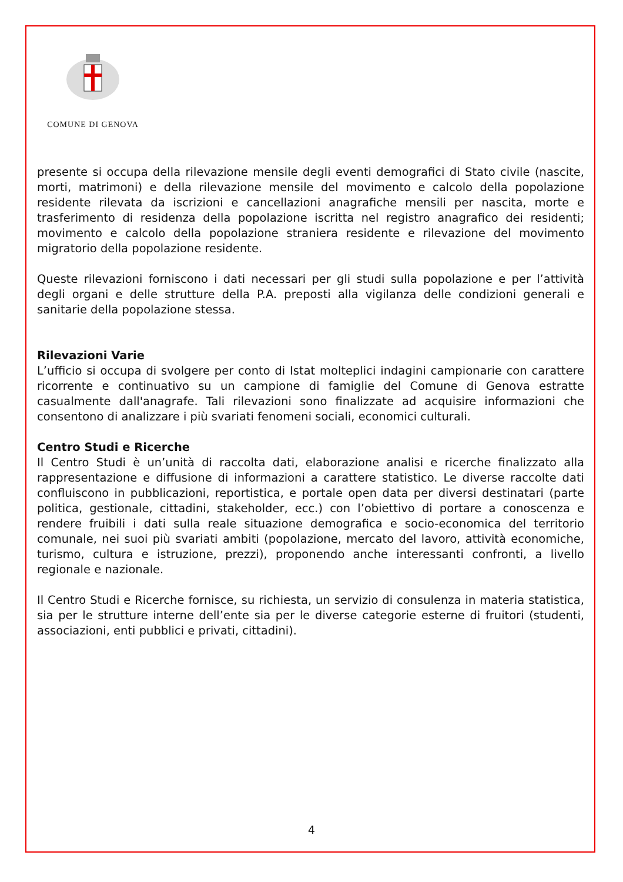COMUNE DI GENOVA
presente si occupa della rilevazione mensile degli eventi demografici di Stato civile (nascite, morti, matrimoni) e della rilevazione mensile del movimento e calcolo della popolazione residente rilevata da iscrizioni e cancellazioni anagrafiche mensili per nascita, morte e trasferimento di residenza della popolazione iscritta nel registro anagrafico dei residenti; movimento e calcolo della popolazione straniera residente e rilevazione del movimento migratorio della popolazione residente.
Queste rilevazioni forniscono i dati necessari per gli studi sulla popolazione e per l’attività degli organi e delle strutture della P.A. preposti alla vigilanza delle condizioni generali e sanitarie della popolazione stessa.
Rilevazioni Varie
L’ufficio si occupa di svolgere per conto di Istat molteplici indagini campionarie con carattere ricorrente e continuativo su un campione di famiglie del Comune di Genova estratte casualmente dall'anagrafe. Tali rilevazioni sono finalizzate ad acquisire informazioni che consentono di analizzare i più svariati fenomeni sociali, economici culturali.
Centro Studi e Ricerche
Il Centro Studi è un’unità di raccolta dati, elaborazione analisi e ricerche finalizzato alla rappresentazione e diffusione di informazioni a carattere statistico. Le diverse raccolte dati confluiscono in pubblicazioni, reportistica, e portale open data per diversi destinatari (parte politica, gestionale, cittadini, stakeholder, ecc.) con l’obiettivo di portare a conoscenza e rendere fruibili i dati sulla reale situazione demografica e socio-economica del territorio comunale, nei suoi più svariati ambiti (popolazione, mercato del lavoro, attività economiche, turismo, cultura e istruzione, prezzi), proponendo anche interessanti confronti, a livello regionale e nazionale.
Il Centro Studi e Ricerche fornisce, su richiesta, un servizio di consulenza in materia statistica, sia per le strutture interne dell’ente sia per le diverse categorie esterne di fruitori (studenti, associazioni, enti pubblici e privati, cittadini).
4